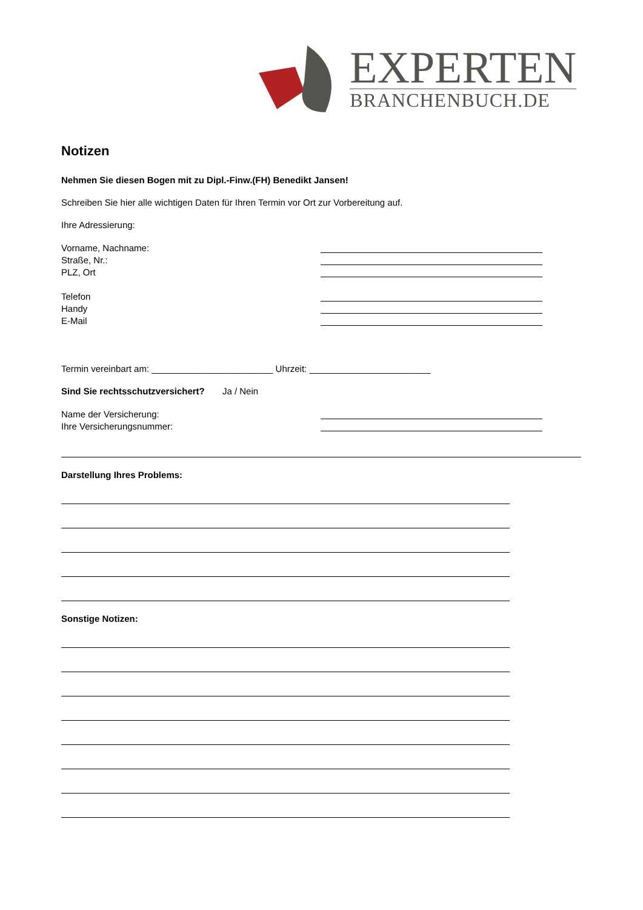EXPERTEN
BRANCHENBUCH.DE
Notizen
Nehmen Sie diesen Bogen mit zu Dipl.-Finw.(FH) Benedikt Jansen!
Schreiben Sie hier alle wichtigen Daten für Ihren Termin vor Ort zur Vorbereitung auf.
Ihre Adressierung:
Vorname, Nachname:
Straße, Nr.:
PLZ, Ort
Telefon
Handy
E-Mail
Termin vereinbart am: ________________________ Uhrzeit: ________________________
Sind Sie rechtsschutzversichert? Ja / Nein
Name der Versicherung:
Ihre Versicherungsnummer:
Darstellung Ihres Problems:
Sonstige Notizen: